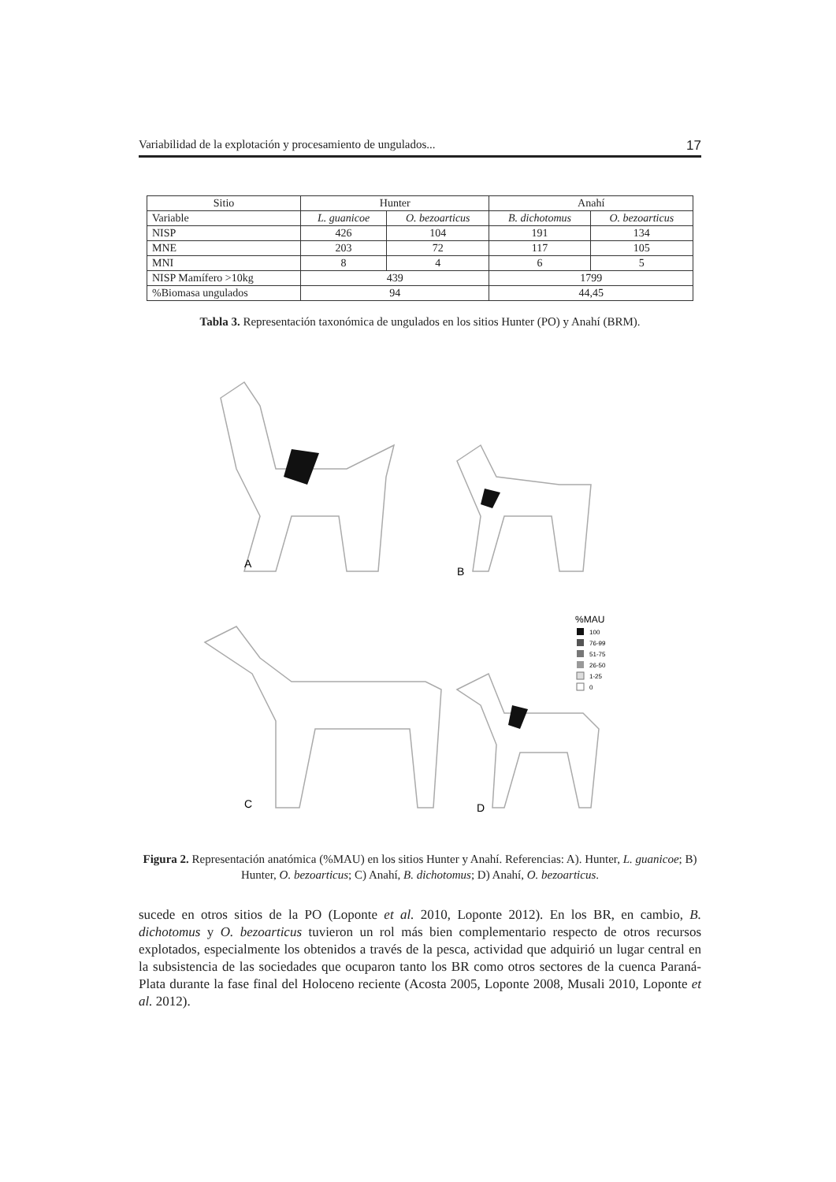Variabilidad de la explotación y procesamiento de ungulados... 17
| Sitio | Hunter | | Anahí | |
| --- | --- | --- | --- | --- |
| Variable | L. guanicoe | O. bezoarticus | B. dichotomus | O. bezoarticus |
| NISP | 426 | 104 | 191 | 134 |
| MNE | 203 | 72 | 117 | 105 |
| MNI | 8 | 4 | 6 | 5 |
| NISP Mamífero >10kg | 439 | | 1799 | |
| %Biomasa ungulados | 94 | | 44,45 | |
Tabla 3. Representación taxonómica de ungulados en los sitios Hunter (PO) y Anahí (BRM).
A
B
C
D
%MAU
100
76-99
51-75
26-50
1-25
0
Figura 2. Representación anatómica (%MAU) en los sitios Hunter y Anahí. Referencias: A). Hunter, L. guanicoe; B) Hunter, O. bezoarticus; C) Anahí, B. dichotomus; D) Anahí, O. bezoarticus.
sucede en otros sitios de la PO (Loponte et al. 2010, Loponte 2012). En los BR, en cambio, B. dichotomus y O. bezoarticus tuvieron un rol más bien complementario respecto de otros recursos explotados, especialmente los obtenidos a través de la pesca, actividad que adquirió un lugar central en la subsistencia de las sociedades que ocuparon tanto los BR como otros sectores de la cuenca Paraná-Plata durante la fase final del Holoceno reciente (Acosta 2005, Loponte 2008, Musali 2010, Loponte et al. 2012).